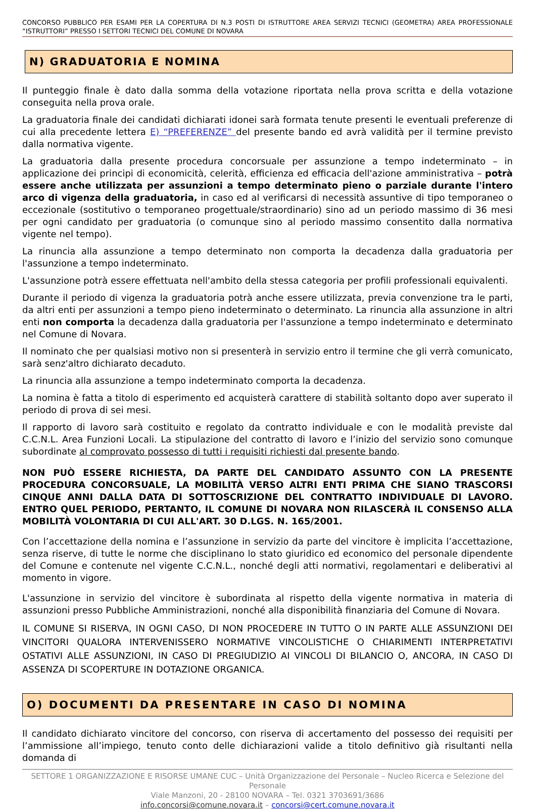CONCORSO PUBBLICO PER ESAMI PER LA COPERTURA DI N.3 POSTI DI ISTRUTTORE AREA SERVIZI TECNICI (GEOMETRA) AREA PROFESSIONALE “ISTRUTTORI” PRESSO I SETTORI TECNICI DEL COMUNE DI NOVARA
N) GRADUATORIA E NOMINA
Il punteggio finale è dato dalla somma della votazione riportata nella prova scritta e della votazione conseguita nella prova orale.
La graduatoria finale dei candidati dichiarati idonei sarà formata tenute presenti le eventuali preferenze di cui alla precedente lettera E) “PREFERENZE” del presente bando ed avrà validità per il termine previsto dalla normativa vigente.
La graduatoria dalla presente procedura concorsuale per assunzione a tempo indeterminato – in applicazione dei principi di economicità, celerità, efficienza ed efficacia dell'azione amministrativa – potrà essere anche utilizzata per assunzioni a tempo determinato pieno o parziale durante l'intero arco di vigenza della graduatoria, in caso ed al verificarsi di necessità assuntive di tipo temporaneo o eccezionale (sostitutivo o temporaneo progettuale/straordinario) sino ad un periodo massimo di 36 mesi per ogni candidato per graduatoria (o comunque sino al periodo massimo consentito dalla normativa vigente nel tempo).
La rinuncia alla assunzione a tempo determinato non comporta la decadenza dalla graduatoria per l'assunzione a tempo indeterminato.
L'assunzione potrà essere effettuata nell'ambito della stessa categoria per profili professionali equivalenti.
Durante il periodo di vigenza la graduatoria potrà anche essere utilizzata, previa convenzione tra le parti, da altri enti per assunzioni a tempo pieno indeterminato o determinato. La rinuncia alla assunzione in altri enti non comporta la decadenza dalla graduatoria per l'assunzione a tempo indeterminato e determinato nel Comune di Novara.
Il nominato che per qualsiasi motivo non si presenterà in servizio entro il termine che gli verrà comunicato, sarà senz'altro dichiarato decaduto.
La rinuncia alla assunzione a tempo indeterminato comporta la decadenza.
La nomina è fatta a titolo di esperimento ed acquisterà carattere di stabilità soltanto dopo aver superato il periodo di prova di sei mesi.
Il rapporto di lavoro sarà costituito e regolato da contratto individuale e con le modalità previste dal C.C.N.L. Area Funzioni Locali. La stipulazione del contratto di lavoro e l’inizio del servizio sono comunque subordinate al comprovato possesso di tutti i requisiti richiesti dal presente bando.
NON PUÒ ESSERE RICHIESTA, DA PARTE DEL CANDIDATO ASSUNTO CON LA PRESENTE PROCEDURA CONCORSUALE, LA MOBILITÀ VERSO ALTRI ENTI PRIMA CHE SIANO TRASCORSI CINQUE ANNI DALLA DATA DI SOTTOSCRIZIONE DEL CONTRATTO INDIVIDUALE DI LAVORO. ENTRO QUEL PERIODO, PERTANTO, IL COMUNE DI NOVARA NON RILASCERÀ IL CONSENSO ALLA MOBILITÀ VOLONTARIA DI CUI ALL'ART. 30 D.LGS. N. 165/2001.
Con l’accettazione della nomina e l’assunzione in servizio da parte del vincitore è implicita l’accettazione, senza riserve, di tutte le norme che disciplinano lo stato giuridico ed economico del personale dipendente del Comune e contenute nel vigente C.C.N.L., nonché degli atti normativi, regolamentari e deliberativi al momento in vigore.
L'assunzione in servizio del vincitore è subordinata al rispetto della vigente normativa in materia di assunzioni presso Pubbliche Amministrazioni, nonché alla disponibilità finanziaria del Comune di Novara.
IL COMUNE SI RISERVA, IN OGNI CASO, DI NON PROCEDERE IN TUTTO O IN PARTE ALLE ASSUNZIONI DEI VINCITORI QUALORA INTERVENISSERO NORMATIVE VINCOLISTICHE O CHIARIMENTI INTERPRETATIVI OSTATIVI ALLE ASSUNZIONI, IN CASO DI PREGIUDIZIO AI VINCOLI DI BILANCIO O, ANCORA, IN CASO DI ASSENZA DI SCOPERTURE IN DOTAZIONE ORGANICA.
O) DOCUMENTI DA PRESENTARE IN CASO DI NOMINA
Il candidato dichiarato vincitore del concorso, con riserva di accertamento del possesso dei requisiti per l’ammissione all’impiego, tenuto conto delle dichiarazioni valide a titolo definitivo già risultanti nella domanda di
SETTORE 1 ORGANIZZAZIONE E RISORSE UMANE CUC – Unità Organizzazione del Personale – Nucleo Ricerca e Selezione del Personale
Viale Manzoni, 20 - 28100 NOVARA – Tel. 0321 3703691/3686
info.concorsi@comune.novara.it – concorsi@cert.comune.novara.it